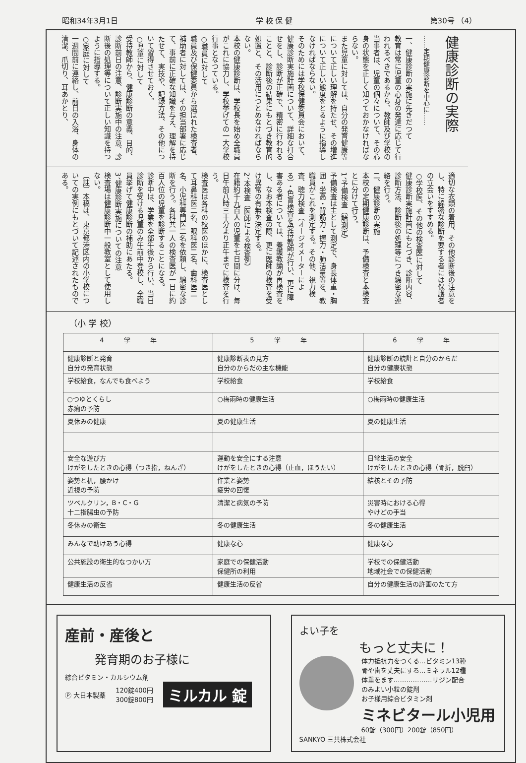昭和34年3月1日 学 校 保 健 第30号 （4）
健康診断の実際
……定期健康診断を中心に……
一、健康診断の実施に先きだつて
教育は常に児童の心身の発達に応じて行われるべきであるから、教師及び学校の当事者は、児童の個々について、その心身の状態を正しく知つておかなければならない。
また児童に対しては、自分の発育健康等について正しい理解を持たせ、その増進について正しい態度をとるように指導しなければならない。
そのためには学校保健委員会において、健康診断実施計画について、詳細な打合せをし、診断が正確で、精密に行われることと、診断後の結果にもとづき教育的処置と、その活用につとめなければならない。
本校の健康診断は、学校長を始め全職員がこれに協力し、学校挙げての一大学校行事となつている。
○職員に対して
職員及び保健委員から選ばれた検査者、補助者に対しては、その担当部署に応じて、事前に正確な知識を与え、理解を持たせて、実技や、記録方法、その他について習得させておく。
○児童に対して
受持教師から、健康診断の意義、目的、診断前日の注意、診断実施中の注意、診断後の処理等について正しい知識を持つように指導する。
○家庭に対して
一週間前に連絡し、前日の入浴、身体の清潔、爪切り、耳あかとり、
適切な衣類の着用、その他診断後の注意をし、特に綿密な診断を要する者には保護者の立会いをすすめる。
○学校医、その他の検査医に対して
健康診断実施計画にもとづき、診断内容、診断方法、診断後の処理等につき綿密な連絡を行う。
二、健康診断の実施
本校の定期健康診断は、予備検査と本検査とに分けて行う。
1、予備検査（諸測定）
予備検査は主として測定で、身長体重・胸囲・坐高・背筋力・握力・肺活量等を、教職員がこれを測定する。その他、視力検査、聴力検査（オージオメーターによる）・色盲検査を受持教師が行い、更に障害ある者については、養護教諭が再検査をし、なお本検査の際、更に医師の検査を受け異常の有無を決定する。
2、本検査（医師による検査例）
在籍約千九百人の児童を七日間に分け、毎日午前八時三十分より正午までに検査を行う。
検査医は各科の校医のほかに、検査医として耳鼻科医二名、眼科医二名、歯科医二名、小児科専門医二名を依頼し、綿密な診断を行う。各科共一人の検査医が一日に約百人位の児童を診断することになる。
診断中は、学業を全部午後から行い、当日診断を受ける児童のみ午前中登校し、全職員挙げて健康診断の補助にあたる。
3、健康診断実施についての注意
検査場は健康診断中一般教室として使用しない。
〔註〕本稿は、東京都港区内の小学校についての実例にもとづいて記述されたものである。
（小 学 校）
| 4学年 | 5学年 | 6学年 |
| --- | --- | --- |
| 健康診断と発育 自分の発育状態 | 健康診断表の見方 自分のからだの主な機能 | 健康診断の統計と自分のからだ 自分の健康状態 |
| 学校給食，なんでも食べよう | 学校給食 | 学校給食 |
| ○つゆとくらし 赤痢の予防 | ○梅雨時の健康生活 | ○梅雨時の健康生活 |
| 夏休みの健康 | 夏の健康生活 | 夏の健康生活 |
| 安全な遊び方 けがをしたときの心得（つき指，ねんざ） | 運動を安全にする注意 けがをしたときの心得（止血，ほうたい） | 日常生活の安全 けがをしたときの心得（骨折，脱臼） |
| 姿勢と机，腰かけ 近視の予防 | 作業と姿勢 疲労の回復 | 結核とその予防 |
| ツベルクリン，B・C・G 十二指腸虫の予防 | 清潔と病気の予防 | 災害時における心得 やけどの手当 |
| 冬休みの衛生 | 冬の健康生活 | 冬の健康生活 |
| みんなで助けあう心得 | 健康な心 | 健康な心 |
| 公共施設の衛生的なつかい方 | 家庭での保健活動 保健所の利用 | 学校での保健活動 地域社会での保健活動 |
| 健康生活の反省 | 健康生活の反省 | 自分の健康生活の許画のたて方 |
産前・産後と
発育期のお子様に
綜合ビタミン・カルシウム剤
Ⓟ 大日本製薬 120錠400円
300錠800円 ミルカル 錠
よい子を
もっと丈夫に！
体力抵抗力をつくる…ビタミン13種
骨や歯を丈夫にする…ミネラル12種
体重をます………………リジン配合
のみよい小粒の錠剤
お子様用綜合ビタミン剤
ミネビタール小児用
60錠（300円）200錠（850円）
SANKYO 三共株式会社